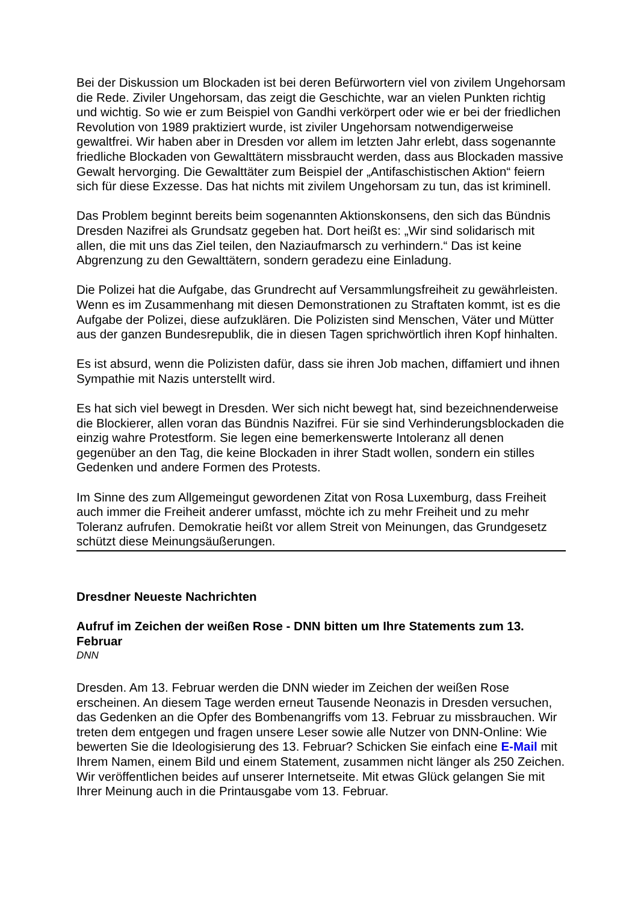Bei der Diskussion um Blockaden ist bei deren Befürwortern viel von zivilem Ungehorsam die Rede. Ziviler Ungehorsam, das zeigt die Geschichte, war an vielen Punkten richtig und wichtig. So wie er zum Beispiel von Gandhi verkörpert oder wie er bei der friedlichen Revolution von 1989 praktiziert wurde, ist ziviler Ungehorsam notwendigerweise gewaltfrei. Wir haben aber in Dresden vor allem im letzten Jahr erlebt, dass sogenannte friedliche Blockaden von Gewalttätern missbraucht werden, dass aus Blockaden massive Gewalt hervorging. Die Gewalttäter zum Beispiel der „Antifaschistischen Aktion“ feiern sich für diese Exzesse. Das hat nichts mit zivilem Ungehorsam zu tun, das ist kriminell.
Das Problem beginnt bereits beim sogenannten Aktionskonsens, den sich das Bündnis Dresden Nazifrei als Grundsatz gegeben hat. Dort heißt es: „Wir sind solidarisch mit allen, die mit uns das Ziel teilen, den Naziaufmarsch zu verhindern.“ Das ist keine Abgrenzung zu den Gewalttätern, sondern geradezu eine Einladung.
Die Polizei hat die Aufgabe, das Grundrecht auf Versammlungsfreiheit zu gewährleisten. Wenn es im Zusammenhang mit diesen Demonstrationen zu Straftaten kommt, ist es die Aufgabe der Polizei, diese aufzuklären. Die Polizisten sind Menschen, Väter und Mütter aus der ganzen Bundesrepublik, die in diesen Tagen sprichwörtlich ihren Kopf hinhalten.
Es ist absurd, wenn die Polizisten dafür, dass sie ihren Job machen, diffamiert und ihnen Sympathie mit Nazis unterstellt wird.
Es hat sich viel bewegt in Dresden. Wer sich nicht bewegt hat, sind bezeichnenderweise die Blockierer, allen voran das Bündnis Nazifrei. Für sie sind Verhinderungsblockaden die einzig wahre Protestform. Sie legen eine bemerkenswerte Intoleranz all denen gegenüber an den Tag, die keine Blockaden in ihrer Stadt wollen, sondern ein stilles Gedenken und andere Formen des Protests.
Im Sinne des zum Allgemeingut gewordenen Zitat von Rosa Luxemburg, dass Freiheit auch immer die Freiheit anderer umfasst, möchte ich zu mehr Freiheit und zu mehr Toleranz aufrufen. Demokratie heißt vor allem Streit von Meinungen, das Grundgesetz schützt diese Meinungsäußerungen.
Dresdner Neueste Nachrichten
Aufruf im Zeichen der weißen Rose - DNN bitten um Ihre Statements zum 13. Februar
DNN
Dresden. Am 13. Februar werden die DNN wieder im Zeichen der weißen Rose erscheinen. An diesem Tage werden erneut Tausende Neonazis in Dresden versuchen, das Gedenken an die Opfer des Bombenangriffs vom 13. Februar zu missbrauchen. Wir treten dem entgegen und fragen unsere Leser sowie alle Nutzer von DNN-Online: Wie bewerten Sie die Ideologisierung des 13. Februar? Schicken Sie einfach eine E-Mail mit Ihrem Namen, einem Bild und einem Statement, zusammen nicht länger als 250 Zeichen. Wir veröffentlichen beides auf unserer Internetseite. Mit etwas Glück gelangen Sie mit Ihrer Meinung auch in die Printausgabe vom 13. Februar.